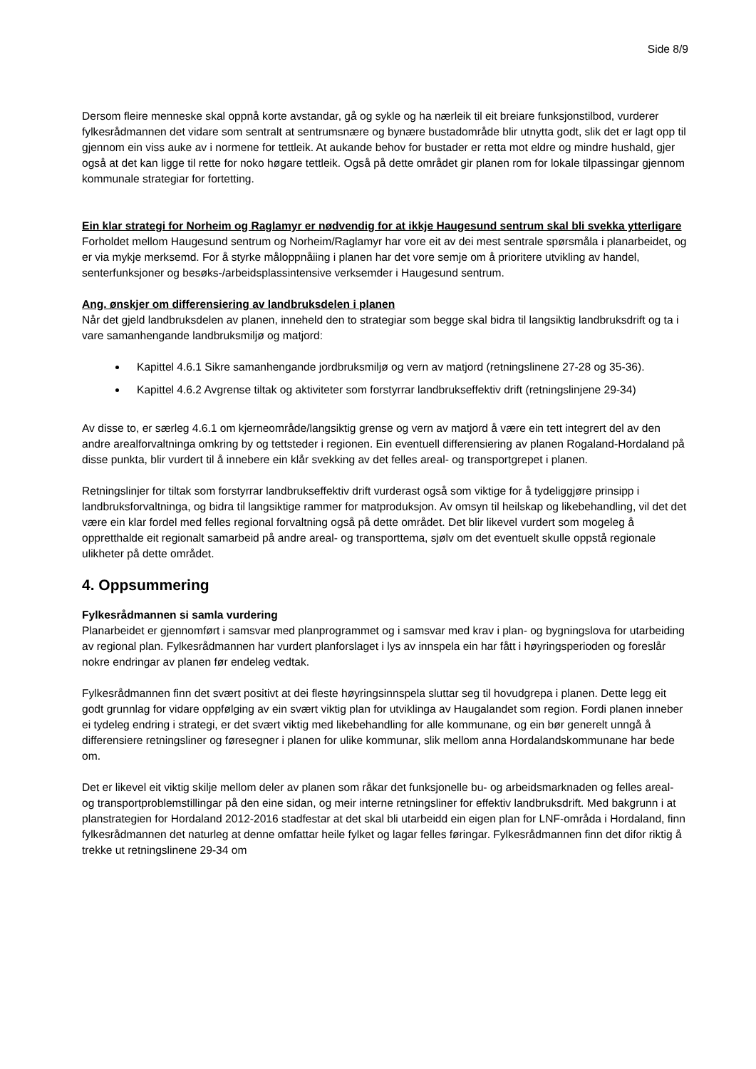Side 8/9
Dersom fleire menneske skal oppnå korte avstandar, gå og sykle og ha nærleik til eit breiare funksjonstilbod, vurderer fylkesrådmannen det vidare som sentralt at sentrumsnære og bynære bustadområde blir utnytta godt, slik det er lagt opp til gjennom ein viss auke av i normene for tettleik. At aukande behov for bustader er retta mot eldre og mindre hushald, gjer også at det kan ligge til rette for noko høgare tettleik. Også på dette området gir planen rom for lokale tilpassingar gjennom kommunale strategiar for fortetting.
Ein klar strategi for Norheim og Raglamyr er nødvendig for at ikkje Haugesund sentrum skal bli svekka ytterligare
Forholdet mellom Haugesund sentrum og Norheim/Raglamyr har vore eit av dei mest sentrale spørsmåla i planarbeidet, og er via mykje merksemd. For å styrke måloppnåiing i planen har det vore semje om å prioritere utvikling av handel, senterfunksjoner og besøks-/arbeidsplassintensive verksemder i Haugesund sentrum.
Ang. ønskjer om differensiering av landbruksdelen i planen
Når det gjeld landbruksdelen av planen, inneheld den to strategiar som begge skal bidra til langsiktig landbruksdrift og ta i vare samanhengande landbruksmiljø og matjord:
Kapittel 4.6.1 Sikre samanhengande jordbruksmiljø og vern av matjord (retningslinene 27-28 og 35-36).
Kapittel 4.6.2 Avgrense tiltak og aktiviteter som forstyrrar landbrukseffektiv drift (retningslinjene 29-34)
Av disse to, er særleg 4.6.1 om kjerneområde/langsiktig grense og vern av matjord å være ein tett integrert del av den andre arealforvaltninga omkring by og tettsteder i regionen. Ein eventuell differensiering av planen Rogaland-Hordaland på disse punkta, blir vurdert til å innebere ein klår svekking av det felles areal- og transportgrepet i planen.
Retningslinjer for tiltak som forstyrrar landbrukseffektiv drift vurderast også som viktige for å tydeliggjøre prinsipp i landbruksforvaltninga, og bidra til langsiktige rammer for matproduksjon. Av omsyn til heilskap og likebehandling, vil det det være ein klar fordel med felles regional forvaltning også på dette området. Det blir likevel vurdert som mogeleg å oppretthalde eit regionalt samarbeid på andre areal- og transporttema, sjølv om det eventuelt skulle oppstå regionale ulikheter på dette området.
4. Oppsummering
Fylkesrådmannen si samla vurdering
Planarbeidet er gjennomført i samsvar med planprogrammet og i samsvar med krav i plan- og bygningslova for utarbeiding av regional plan. Fylkesrådmannen har vurdert planforslaget i lys av innspela ein har fått i høyringsperioden og foreslår nokre endringar av planen før endeleg vedtak.
Fylkesrådmannen finn det svært positivt at dei fleste høyringsinnspela sluttar seg til hovudgrepa i planen. Dette legg eit godt grunnlag for vidare oppfølging av ein svært viktig plan for utviklinga av Haugalandet som region. Fordi planen inneber ei tydeleg endring i strategi, er det svært viktig med likebehandling for alle kommunane, og ein bør generelt unngå å differensiere retningsliner og føresegner i planen for ulike kommunar, slik mellom anna Hordalandskommunane har bede om.
Det er likevel eit viktig skilje mellom deler av planen som råkar det funksjonelle bu- og arbeidsmarknaden og felles areal- og transportproblemstillingar på den eine sidan, og meir interne retningsliner for effektiv landbruksdrift. Med bakgrunn i at planstrategien for Hordaland 2012-2016 stadfestar at det skal bli utarbeidd ein eigen plan for LNF-områda i Hordaland, finn fylkesrådmannen det naturleg at denne omfattar heile fylket og lagar felles føringar. Fylkesrådmannen finn det difor riktig å trekke ut retningslinene 29-34 om